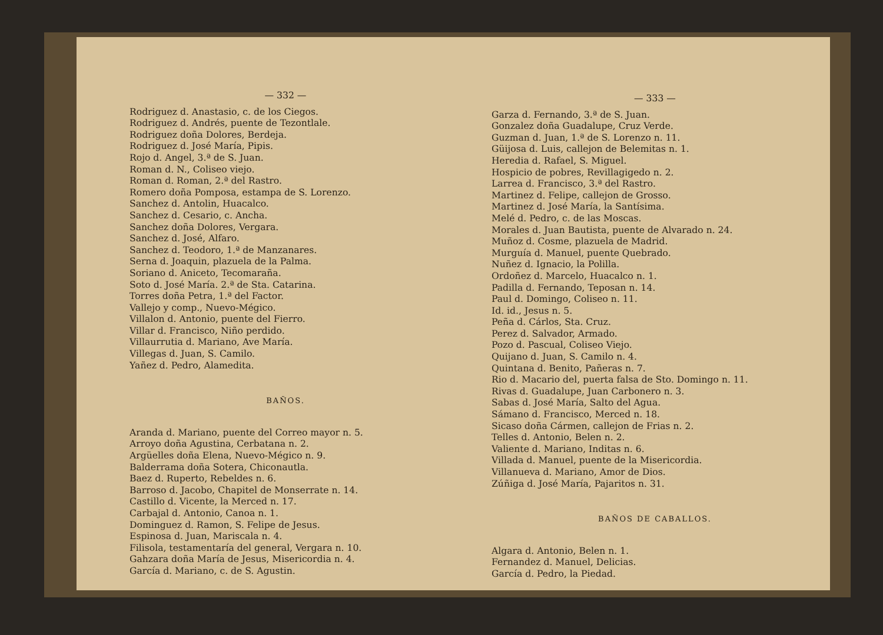— 332 —
Rodriguez d. Anastasio, c. de los Ciegos.
Rodriguez d. Andrés, puente de Tezontlale.
Rodriguez doña Dolores, Berdeja.
Rodriguez d. José María, Pipis.
Rojo d. Angel, 3.ª de S. Juan.
Roman d. N., Coliseo viejo.
Roman d. Roman, 2.ª del Rastro.
Romero doña Pomposa, estampa de S. Lorenzo.
Sanchez d. Antolin, Huacalco.
Sanchez d. Cesario, c. Ancha.
Sanchez doña Dolores, Vergara.
Sanchez d. José, Alfaro.
Sanchez d. Teodoro, 1.ª de Manzanares.
Serna d. Joaquin, plazuela de la Palma.
Soriano d. Aniceto, Tecomaraña.
Soto d. José María. 2.ª de Sta. Catarina.
Torres doña Petra, 1.ª del Factor.
Vallejo y comp., Nuevo-Mégico.
Villalon d. Antonio, puente del Fierro.
Villar d. Francisco, Niño perdido.
Villaurrutia d. Mariano, Ave María.
Villegas d. Juan, S. Camilo.
Yañez d. Pedro, Alamedita.
BAÑOS.
Aranda d. Mariano, puente del Correo mayor n. 5.
Arroyo doña Agustina, Cerbatana n. 2.
Argüelles doña Elena, Nuevo-Mégico n. 9.
Balderrama doña Sotera, Chiconautla.
Baez d. Ruperto, Rebeldes n. 6.
Barroso d. Jacobo, Chapitel de Monserrate n. 14.
Castillo d. Vicente, la Merced n. 17.
Carbajal d. Antonio, Canoa n. 1.
Dominguez d. Ramon, S. Felipe de Jesus.
Espinosa d. Juan, Mariscala n. 4.
Filisola, testamentaría del general, Vergara n. 10.
Gahzara doña María de Jesus, Misericordia n. 4.
García d. Mariano, c. de S. Agustin.
— 333 —
Garza d. Fernando, 3.ª de S. Juan.
Gonzalez doña Guadalupe, Cruz Verde.
Guzman d. Juan, 1.ª de S. Lorenzo n. 11.
Güijosa d. Luis, callejon de Belemitas n. 1.
Heredia d. Rafael, S. Miguel.
Hospicio de pobres, Revillagigedo n. 2.
Larrea d. Francisco, 3.ª del Rastro.
Martinez d. Felipe, callejon de Grosso.
Martinez d. José María, la Santísima.
Melé d. Pedro, c. de las Moscas.
Morales d. Juan Bautista, puente de Alvarado n. 24.
Muñoz d. Cosme, plazuela de Madrid.
Murguía d. Manuel, puente Quebrado.
Nuñez d. Ignacio, la Polilla.
Ordoñez d. Marcelo, Huacalco n. 1.
Padilla d. Fernando, Teposan n. 14.
Paul d. Domingo, Coliseo n. 11.
Id. id., Jesus n. 5.
Peña d. Cárlos, Sta. Cruz.
Perez d. Salvador, Armado.
Pozo d. Pascual, Coliseo Viejo.
Quijano d. Juan, S. Camilo n. 4.
Quintana d. Benito, Pañeras n. 7.
Rio d. Macario del, puerta falsa de Sto. Domingo n. 11.
Rivas d. Guadalupe, Juan Carbonero n. 3.
Sabas d. José María, Salto del Agua.
Sámano d. Francisco, Merced n. 18.
Sicaso doña Cármen, callejon de Frias n. 2.
Telles d. Antonio, Belen n. 2.
Valiente d. Mariano, Inditas n. 6.
Villada d. Manuel, puente de la Misericordia.
Villanueva d. Mariano, Amor de Dios.
Zúñiga d. José María, Pajaritos n. 31.
BAÑOS DE CABALLOS.
Algara d. Antonio, Belen n. 1.
Fernandez d. Manuel, Delicias.
García d. Pedro, la Piedad.